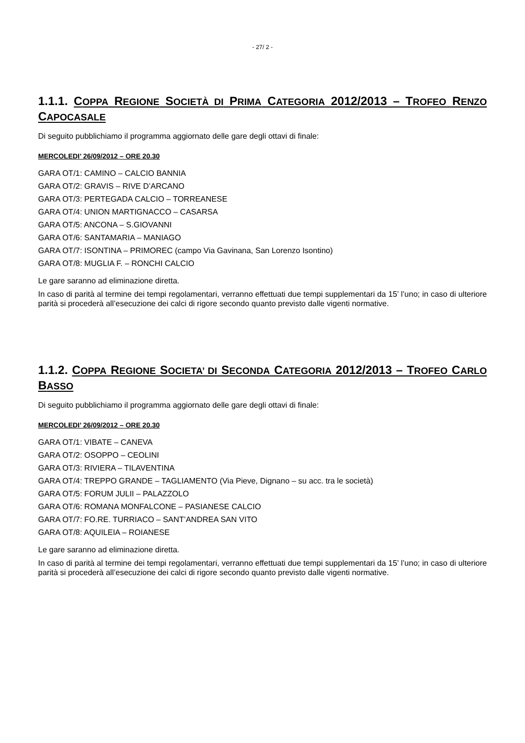- 27/ 2 -
1.1.1. COPPA REGIONE SOCIETÀ DI PRIMA CATEGORIA 2012/2013 – TROFEO RENZO CAPOCASALE
Di seguito pubblichiamo il programma aggiornato delle gare degli ottavi di finale:
MERCOLEDI’ 26/09/2012 – ORE 20.30
GARA OT/1: CAMINO – CALCIO BANNIA
GARA OT/2: GRAVIS – RIVE D’ARCANO
GARA OT/3: PERTEGADA CALCIO – TORREANESE
GARA OT/4: UNION MARTIGNACCO – CASARSA
GARA OT/5: ANCONA – S.GIOVANNI
GARA OT/6: SANTAMARIA – MANIAGO
GARA OT/7: ISONTINA – PRIMOREC (campo Via Gavinana, San Lorenzo Isontino)
GARA OT/8: MUGLIA F. – RONCHI CALCIO
Le gare saranno ad eliminazione diretta.
In caso di parità al termine dei tempi regolamentari, verranno effettuati due tempi supplementari da 15’ l’uno; in caso di ulteriore parità si procederà all’esecuzione dei calci di rigore secondo quanto previsto dalle vigenti normative.
1.1.2. COPPA REGIONE SOCIETA’ DI SECONDA CATEGORIA 2012/2013 – TROFEO CARLO BASSO
Di seguito pubblichiamo il programma aggiornato delle gare degli ottavi di finale:
MERCOLEDI’ 26/09/2012 – ORE 20.30
GARA OT/1: VIBATE – CANEVA
GARA OT/2: OSOPPO – CEOLINI
GARA OT/3: RIVIERA – TILAVENTINA
GARA OT/4: TREPPO GRANDE – TAGLIAMENTO (Via Pieve, Dignano – su acc. tra le società)
GARA OT/5: FORUM JULII – PALAZZOLO
GARA OT/6: ROMANA MONFALCONE – PASIANESE CALCIO
GARA OT/7: FO.RE. TURRIACO – SANT’ANDREA SAN VITO
GARA OT/8: AQUILEIA – ROIANESE
Le gare saranno ad eliminazione diretta.
In caso di parità al termine dei tempi regolamentari, verranno effettuati due tempi supplementari da 15’ l’uno; in caso di ulteriore parità si procederà all’esecuzione dei calci di rigore secondo quanto previsto dalle vigenti normative.